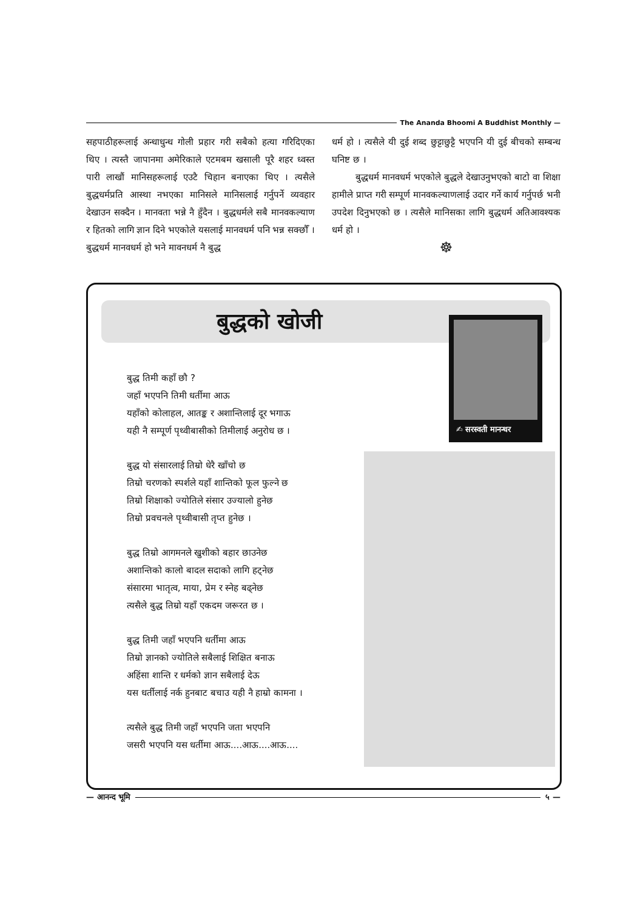The Ananda Bhoomi A Buddhist Monthly —
सहपाठीहरूलाई अन्धाधुन्ध गोली प्रहार गरी सबैको हत्या गरिदिएका थिए । त्यस्तै जापानमा अमेरिकाले एटमबम खसाली पूरै शहर ध्वस्त पारी लाखौं मानिसहरूलाई एउटै चिहान बनाएका थिए । त्यसैले बुद्धधर्मप्रति आस्था नभएका मानिसले मानिसलाई गर्नुपर्ने व्यवहार देखाउन सक्दैन । मानवता भन्ने नै हुँदैन । बुद्धधर्मले सबै मानवकल्याण र हितको लागि ज्ञान दिने भएकोले यसलाई मानवधर्म पनि भन्न सक्छौँ । बुद्धधर्म मानवधर्म हो भने मावनधर्म नै बुद्ध
धर्म हो । त्यसैले यी दुई शब्द छुट्टाछुट्टै भएपनि यी दुई बीचको सम्बन्ध घनिष्ट छ ।
बुद्धधर्म मानवधर्म भएकोले बुद्धले देखाउनुभएको बाटो वा शिक्षा हामीले प्राप्त गरी सम्पूर्ण मानवकल्याणलाई उदार गर्ने कार्य गर्नुपर्छ भनी उपदेश दिनुभएको छ । त्यसैले मानिसका लागि बुद्धधर्म अतिआवश्यक धर्म हो ।
☸
बुद्धको खोजी ✍ सरस्वती मानन्धर
बुद्ध तिमी कहाँ छौ ?
जहाँ भएपनि तिमी धर्तीमा आऊ
यहाँको कोलाहल, आतङ्क र अशान्तिलाई दूर भगाऊ
यही नै सम्पूर्ण पृथ्वीबासीको तिमीलाई अनुरोध छ ।
बुद्ध यो संसारलाई तिम्रो धेरै खाँचो छ
तिम्रो चरणको स्पर्शले यहाँ शान्तिको फूल फुल्ने छ
तिम्रो शिक्षाको ज्योतिले संसार उज्यालो हुनेछ
तिम्रो प्रवचनले पृथ्वीबासी तृप्त हुनेछ ।
बुद्ध तिम्रो आगमनले खुशीको बहार छाउनेछ
अशान्तिको कालो बादल सदाको लागि हट्नेछ
संसारमा भातृत्व, माया, प्रेम र स्नेह बढ्नेछ
त्यसैले बुद्ध तिम्रो यहाँ एकदम जरूरत छ ।
बुद्ध तिमी जहाँ भएपनि धर्तीमा आऊ
तिम्रो ज्ञानको ज्योतिले सबैलाई शिक्षित बनाऊ
अहिंसा शान्ति र धर्मको ज्ञान सबैलाई देऊ
यस धर्तीलाई नर्क हुनबाट बचाउ यही नै हाम्रो कामना ।
त्यसैले बुद्ध तिमी जहाँ भएपनि जता भएपनि
जसरी भएपनि यस धर्तीमा आऊ....आऊ....आऊ....
— आनन्द भूमि ५ —